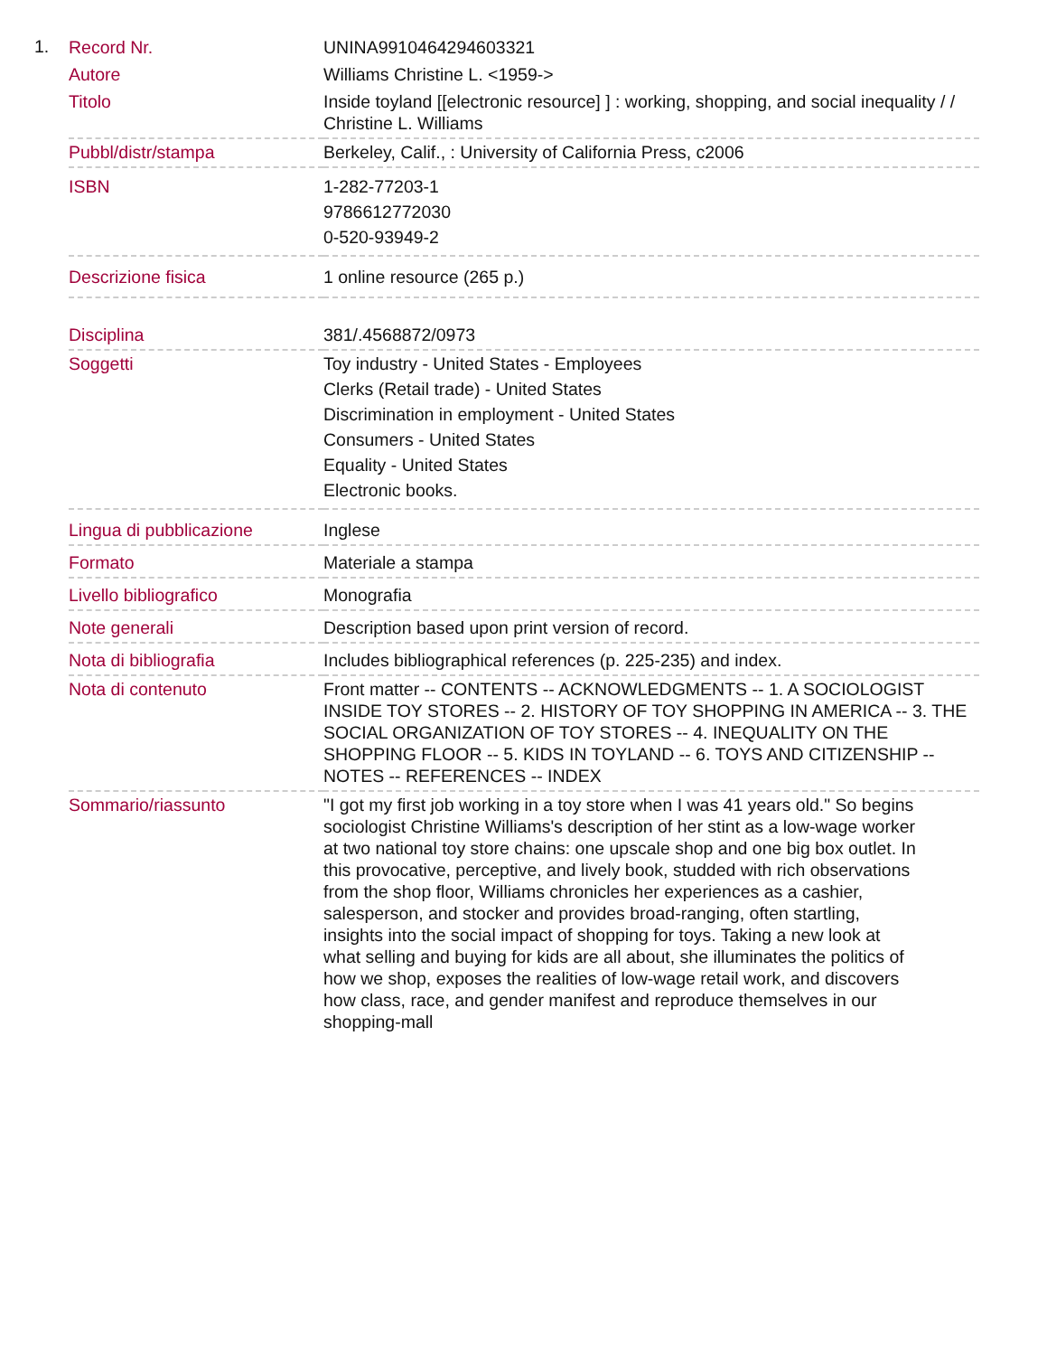1.
| Record Nr. | UNINA9910464294603321 |
| Autore | Williams Christine L. <1959-> |
| Titolo | Inside toyland [[electronic resource] ] : working, shopping, and social inequality / / Christine L. Williams |
| Pubbl/distr/stampa | Berkeley, Calif., : University of California Press, c2006 |
| ISBN | 1-282-77203-1 9786612772030 0-520-93949-2 |
| Descrizione fisica | 1 online resource (265 p.) |
| Disciplina | 381/.4568872/0973 |
| Soggetti | Toy industry - United States - Employees Clerks (Retail trade) - United States Discrimination in employment - United States Consumers - United States Equality - United States Electronic books. |
| Lingua di pubblicazione | Inglese |
| Formato | Materiale a stampa |
| Livello bibliografico | Monografia |
| Note generali | Description based upon print version of record. |
| Nota di bibliografia | Includes bibliographical references (p. 225-235) and index. |
| Nota di contenuto | Front matter -- CONTENTS -- ACKNOWLEDGMENTS -- 1. A SOCIOLOGIST INSIDE TOY STORES -- 2. HISTORY OF TOY SHOPPING IN AMERICA -- 3. THE SOCIAL ORGANIZATION OF TOY STORES -- 4. INEQUALITY ON THE SHOPPING FLOOR -- 5. KIDS IN TOYLAND -- 6. TOYS AND CITIZENSHIP -- NOTES -- REFERENCES -- INDEX |
| Sommario/riassunto | "I got my first job working in a toy store when I was 41 years old." So begins sociologist Christine Williams's description of her stint as a low-wage worker at two national toy store chains: one upscale shop and one big box outlet. In this provocative, perceptive, and lively book, studded with rich observations from the shop floor, Williams chronicles her experiences as a cashier, salesperson, and stocker and provides broad-ranging, often startling, insights into the social impact of shopping for toys. Taking a new look at what selling and buying for kids are all about, she illuminates the politics of how we shop, exposes the realities of low-wage retail work, and discovers how class, race, and gender manifest and reproduce themselves in our shopping-mall |